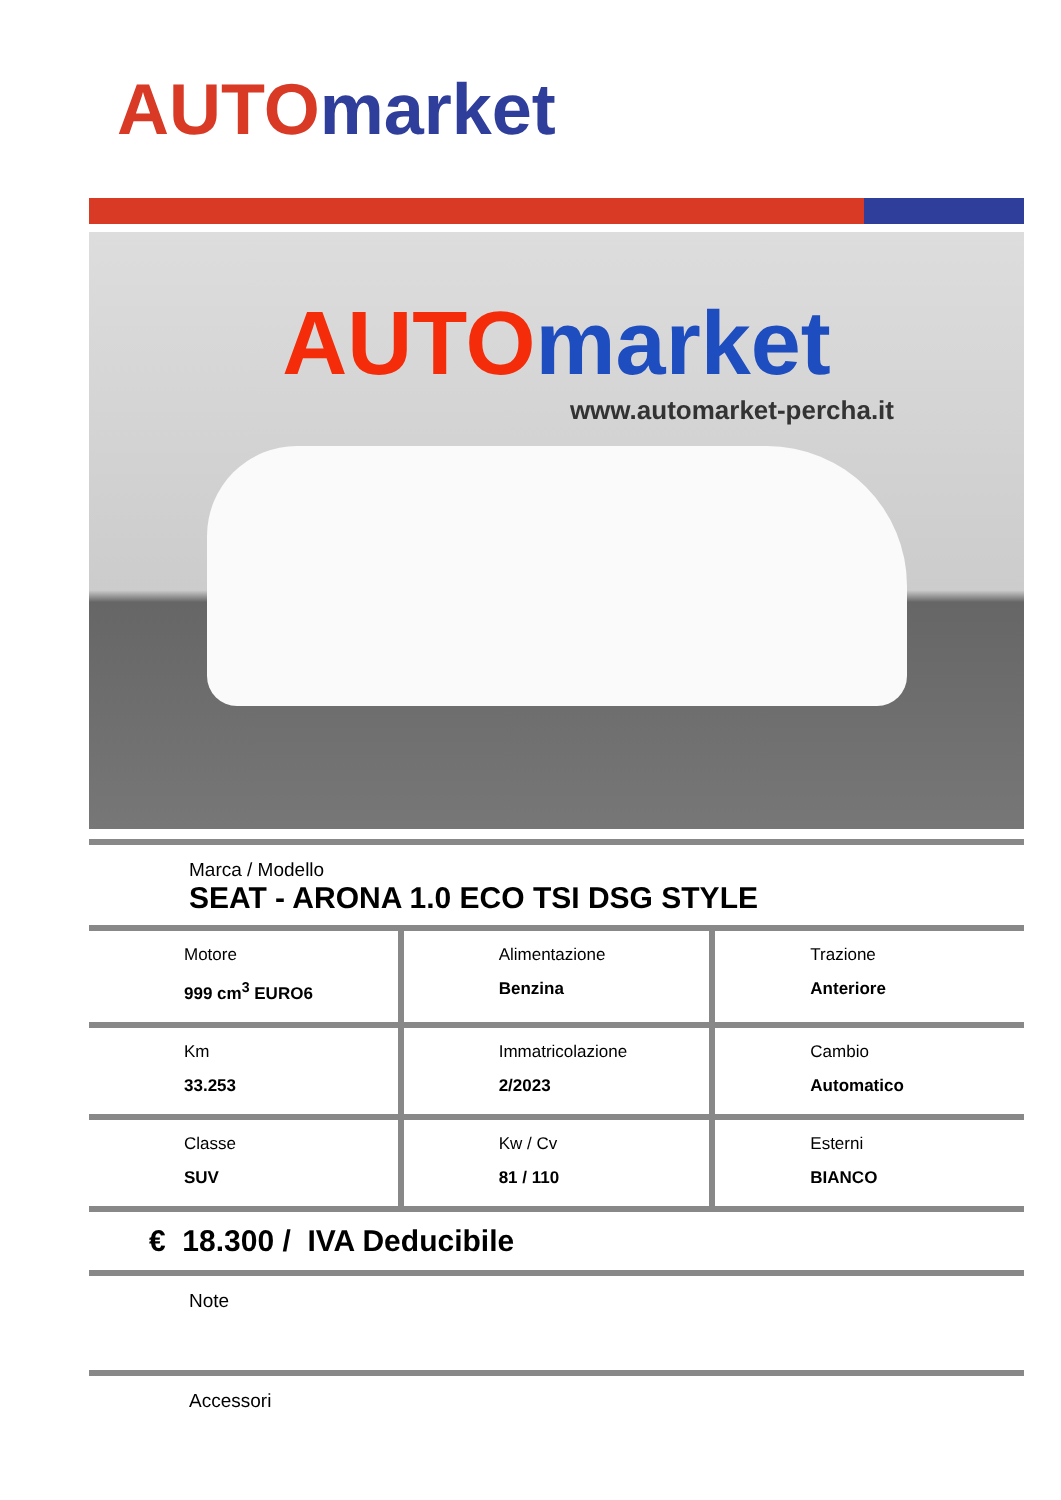AUTO market
AUTO market
www.automarket-percha.it
Marca / Modello
SEAT - ARONA 1.0 ECO TSI DSG STYLE
| Motore 999 cm<sup>3</sup> EURO6 | Alimentazione Benzina | Trazione Anteriore |
| Km 33.253 | Immatricolazione 2/2023 | Cambio Automatico |
| Classe SUV | Kw / Cv 81 / 110 | Esterni BIANCO |
€ 18.300 / IVA Deducibile
Note
Accessori